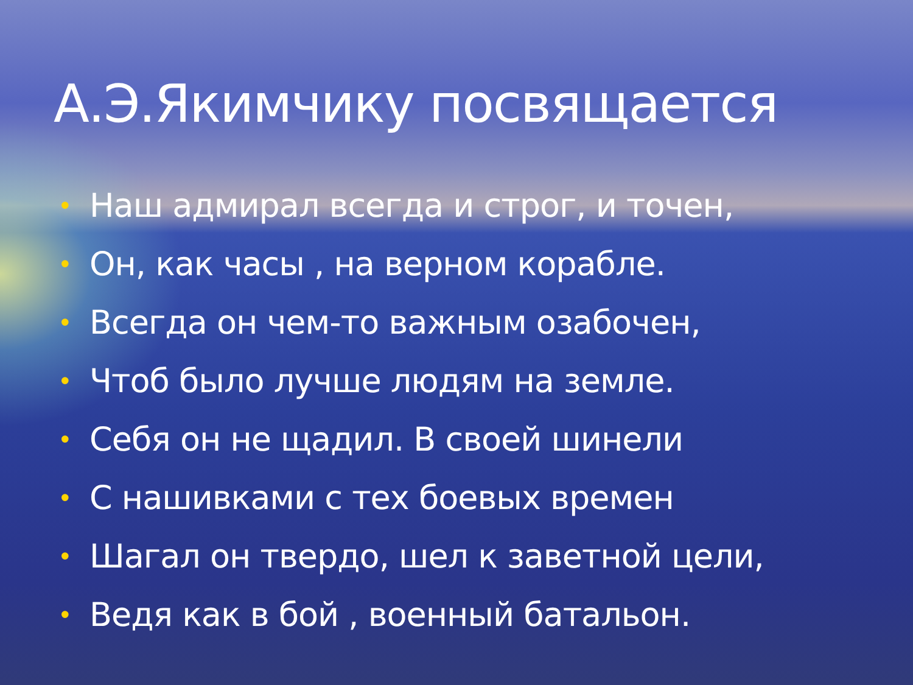А.Э.Якимчику посвящается
• Наш адмирал всегда и строг, и точен,
• Он, как часы , на верном корабле.
• Всегда он чем-то важным озабочен,
• Чтоб было лучше людям на земле.
• Себя он не щадил. В своей шинели
• С нашивками с тех боевых времен
• Шагал он твердо, шел к заветной цели,
• Ведя как в бой , военный батальон.